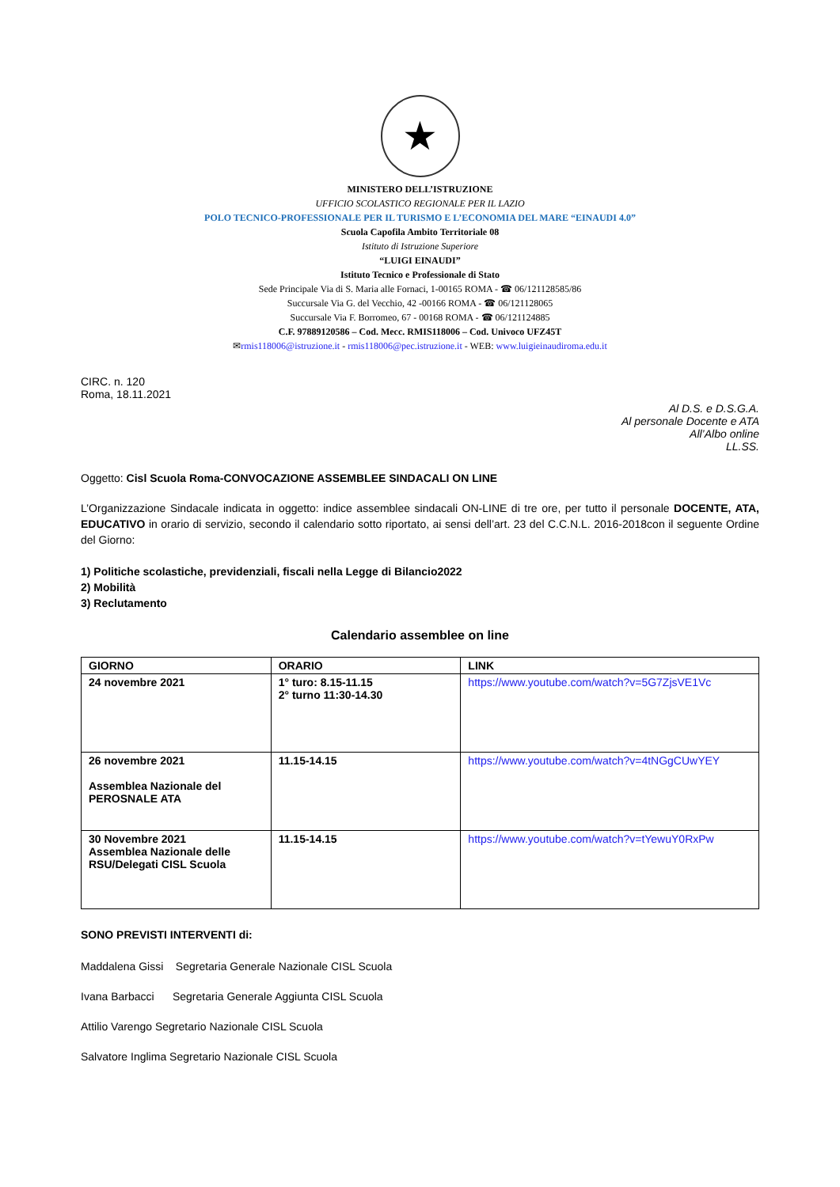★
MINISTERO DELL’ISTRUZIONE
UFFICIO SCOLASTICO REGIONALE PER IL LAZIO
POLO TECNICO-PROFESSIONALE PER IL TURISMO E L’ECONOMIA DEL MARE “EINAUDI 4.0”
Scuola Capofila Ambito Territoriale 08
Istituto di Istruzione Superiore
“LUIGI EINAUDI”
Istituto Tecnico e Professionale di Stato
Sede Principale Via di S. Maria alle Fornaci, 1-00165 ROMA - ☎ 06/121128585/86
Succursale Via G. del Vecchio, 42 -00166 ROMA - ☎ 06/121128065
Succursale Via F. Borromeo, 67 - 00168 ROMA - ☎ 06/121124885
C.F. 97889120586 – Cod. Mecc. RMIS118006 – Cod. Univoco UFZ45T
✉rmis118006@istruzione.it - rmis118006@pec.istruzione.it - WEB: www.luigieinaudiroma.edu.it
CIRC. n. 120
Roma, 18.11.2021
Al D.S. e D.S.G.A.
Al personale Docente e ATA
All’Albo online
LL.SS.
Oggetto: Cisl Scuola Roma-CONVOCAZIONE ASSEMBLEE SINDACALI ON LINE
L’Organizzazione Sindacale indicata in oggetto: indice assemblee sindacali ON-LINE di tre ore, per tutto il personale DOCENTE, ATA, EDUCATIVO in orario di servizio, secondo il calendario sotto riportato, ai sensi dell’art. 23 del C.C.N.L. 2016-2018con il seguente Ordine del Giorno:
1) Politiche scolastiche, previdenziali, fiscali nella Legge di Bilancio2022
2) Mobilità
3) Reclutamento
Calendario assemblee on line
| GIORNO | ORARIO | LINK |
| --- | --- | --- |
| 24 novembre 2021 | 1° turo: 8.15-11.15 2° turno 11:30-14.30 | https://www.youtube.com/watch?v=5G7ZjsVE1Vc |
| 26 novembre 2021 Assemblea Nazionale del PEROSNALE ATA | 11.15-14.15 | https://www.youtube.com/watch?v=4tNGgCUwYEY |
| 30 Novembre 2021 Assemblea Nazionale delle RSU/Delegati CISL Scuola | 11.15-14.15 | https://www.youtube.com/watch?v=tYewuY0RxPw |
SONO PREVISTI INTERVENTI di:
Maddalena Gissi Segretaria Generale Nazionale CISL Scuola
Ivana Barbacci Segretaria Generale Aggiunta CISL Scuola
Attilio Varengo Segretario Nazionale CISL Scuola
Salvatore Inglima Segretario Nazionale CISL Scuola